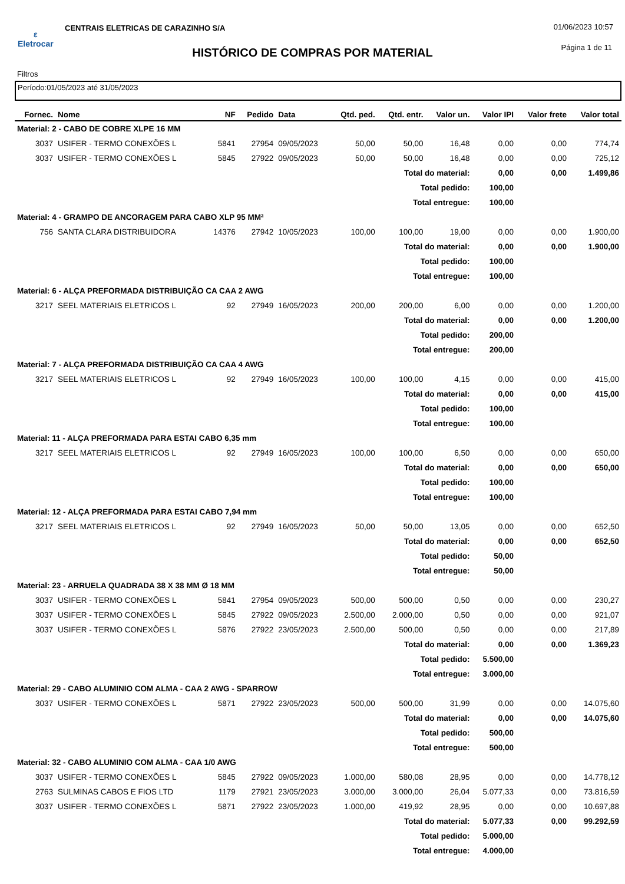ε
Eletrocar
CENTRAIS ELETRICAS DE CARAZINHO S/A
01/06/2023 10:57
HISTÓRICO DE COMPRAS POR MATERIAL
Página 1 de 11
Filtros
Período:01/05/2023 até 31/05/2023
| Fornec. | Nome | NF | Pedido | Data | Qtd. ped. | Qtd. entr. | Valor un. | Valor IPI | Valor frete | Valor total |
| --- | --- | --- | --- | --- | --- | --- | --- | --- | --- | --- |
| Material: 2 - CABO DE COBRE XLPE 16 MM | | | | | | | | | | |
| 3037 | USIFER - TERMO CONEXÕES L | 5841 | 27954 | 09/05/2023 | 50,00 | 50,00 | 16,48 | 0,00 | 0,00 | 774,74 |
| 3037 | USIFER - TERMO CONEXÕES L | 5845 | 27922 | 09/05/2023 | 50,00 | 50,00 | 16,48 | 0,00 | 0,00 | 725,12 |
| Total do material: | | | | | | | | 0,00 | 0,00 | 1.499,86 |
| Total pedido: | | | | | | | | 100,00 | | |
| Total entregue: | | | | | | | | 100,00 | | |
| Material: 4 - GRAMPO DE ANCORAGEM PARA CABO XLP 95 MM² | | | | | | | | | | |
| 756 | SANTA CLARA DISTRIBUIDORA | 14376 | 27942 | 10/05/2023 | 100,00 | 100,00 | 19,00 | 0,00 | 0,00 | 1.900,00 |
| Total do material: | | | | | | | | 0,00 | 0,00 | 1.900,00 |
| Total pedido: | | | | | | | | 100,00 | | |
| Total entregue: | | | | | | | | 100,00 | | |
| Material: 6 - ALÇA PREFORMADA DISTRIBUIÇÃO CA CAA 2 AWG | | | | | | | | | | |
| 3217 | SEEL MATERIAIS ELETRICOS L | 92 | 27949 | 16/05/2023 | 200,00 | 200,00 | 6,00 | 0,00 | 0,00 | 1.200,00 |
| Total do material: | | | | | | | | 0,00 | 0,00 | 1.200,00 |
| Total pedido: | | | | | | | | 200,00 | | |
| Total entregue: | | | | | | | | 200,00 | | |
| Material: 7 - ALÇA PREFORMADA DISTRIBUIÇÃO CA CAA 4 AWG | | | | | | | | | | |
| 3217 | SEEL MATERIAIS ELETRICOS L | 92 | 27949 | 16/05/2023 | 100,00 | 100,00 | 4,15 | 0,00 | 0,00 | 415,00 |
| Total do material: | | | | | | | | 0,00 | 0,00 | 415,00 |
| Total pedido: | | | | | | | | 100,00 | | |
| Total entregue: | | | | | | | | 100,00 | | |
| Material: 11 - ALÇA PREFORMADA PARA ESTAI CABO 6,35 mm | | | | | | | | | | |
| 3217 | SEEL MATERIAIS ELETRICOS L | 92 | 27949 | 16/05/2023 | 100,00 | 100,00 | 6,50 | 0,00 | 0,00 | 650,00 |
| Total do material: | | | | | | | | 0,00 | 0,00 | 650,00 |
| Total pedido: | | | | | | | | 100,00 | | |
| Total entregue: | | | | | | | | 100,00 | | |
| Material: 12 - ALÇA PREFORMADA PARA ESTAI CABO 7,94 mm | | | | | | | | | | |
| 3217 | SEEL MATERIAIS ELETRICOS L | 92 | 27949 | 16/05/2023 | 50,00 | 50,00 | 13,05 | 0,00 | 0,00 | 652,50 |
| Total do material: | | | | | | | | 0,00 | 0,00 | 652,50 |
| Total pedido: | | | | | | | | 50,00 | | |
| Total entregue: | | | | | | | | 50,00 | | |
| Material: 23 - ARRUELA QUADRADA 38 X 38 MM Ø 18 MM | | | | | | | | | | |
| 3037 | USIFER - TERMO CONEXÕES L | 5841 | 27954 | 09/05/2023 | 500,00 | 500,00 | 0,50 | 0,00 | 0,00 | 230,27 |
| 3037 | USIFER - TERMO CONEXÕES L | 5845 | 27922 | 09/05/2023 | 2.500,00 | 2.000,00 | 0,50 | 0,00 | 0,00 | 921,07 |
| 3037 | USIFER - TERMO CONEXÕES L | 5876 | 27922 | 23/05/2023 | 2.500,00 | 500,00 | 0,50 | 0,00 | 0,00 | 217,89 |
| Total do material: | | | | | | | | 0,00 | 0,00 | 1.369,23 |
| Total pedido: | | | | | | | | 5.500,00 | | |
| Total entregue: | | | | | | | | 3.000,00 | | |
| Material: 29 - CABO ALUMINIO COM ALMA - CAA 2 AWG - SPARROW | | | | | | | | | | |
| 3037 | USIFER - TERMO CONEXÕES L | 5871 | 27922 | 23/05/2023 | 500,00 | 500,00 | 31,99 | 0,00 | 0,00 | 14.075,60 |
| Total do material: | | | | | | | | 0,00 | 0,00 | 14.075,60 |
| Total pedido: | | | | | | | | 500,00 | | |
| Total entregue: | | | | | | | | 500,00 | | |
| Material: 32 - CABO ALUMINIO COM ALMA - CAA 1/0 AWG | | | | | | | | | | |
| 3037 | USIFER - TERMO CONEXÕES L | 5845 | 27922 | 09/05/2023 | 1.000,00 | 580,08 | 28,95 | 0,00 | 0,00 | 14.778,12 |
| 2763 | SULMINAS CABOS E FIOS LTD | 1179 | 27921 | 23/05/2023 | 3.000,00 | 3.000,00 | 26,04 | 5.077,33 | 0,00 | 73.816,59 |
| 3037 | USIFER - TERMO CONEXÕES L | 5871 | 27922 | 23/05/2023 | 1.000,00 | 419,92 | 28,95 | 0,00 | 0,00 | 10.697,88 |
| Total do material: | | | | | | | | 5.077,33 | 0,00 | 99.292,59 |
| Total pedido: | | | | | | | | 5.000,00 | | |
| Total entregue: | | | | | | | | 4.000,00 | | |